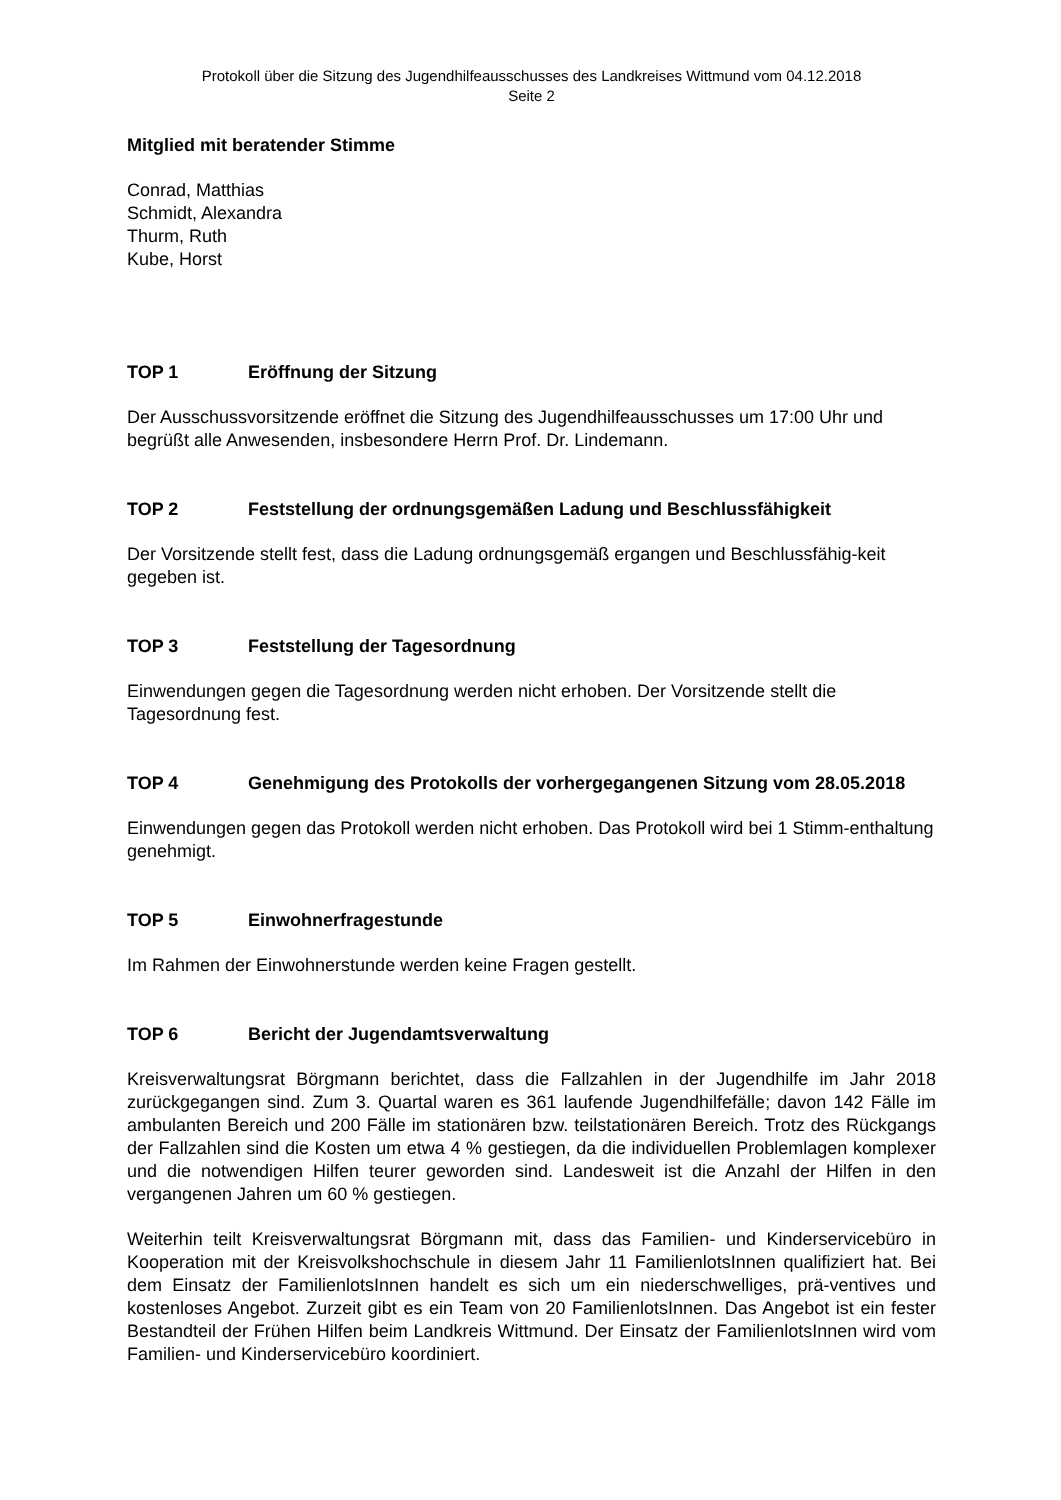Protokoll über die Sitzung des Jugendhilfeausschusses des Landkreises Wittmund vom 04.12.2018
Seite 2
Mitglied mit beratender Stimme
Conrad, Matthias
Schmidt, Alexandra
Thurm, Ruth
Kube, Horst
TOP 1 Eröffnung der Sitzung
Der Ausschussvorsitzende eröffnet die Sitzung des Jugendhilfeausschusses um 17:00 Uhr und begrüßt alle Anwesenden, insbesondere Herrn Prof. Dr. Lindemann.
TOP 2 Feststellung der ordnungsgemäßen Ladung und Beschlussfähigkeit
Der Vorsitzende stellt fest, dass die Ladung ordnungsgemäß ergangen und Beschlussfähig-keit gegeben ist.
TOP 3 Feststellung der Tagesordnung
Einwendungen gegen die Tagesordnung werden nicht erhoben. Der Vorsitzende stellt die Tagesordnung fest.
TOP 4 Genehmigung des Protokolls der vorhergegangenen Sitzung vom 28.05.2018
Einwendungen gegen das Protokoll werden nicht erhoben. Das Protokoll wird bei 1 Stimm-enthaltung genehmigt.
TOP 5 Einwohnerfragestunde
Im Rahmen der Einwohnerstunde werden keine Fragen gestellt.
TOP 6 Bericht der Jugendamtsverwaltung
Kreisverwaltungsrat Börgmann berichtet, dass die Fallzahlen in der Jugendhilfe im Jahr 2018 zurückgegangen sind. Zum 3. Quartal waren es 361 laufende Jugendhilfefälle; davon 142 Fälle im ambulanten Bereich und 200 Fälle im stationären bzw. teilstationären Bereich. Trotz des Rückgangs der Fallzahlen sind die Kosten um etwa 4 % gestiegen, da die individuellen Problemlagen komplexer und die notwendigen Hilfen teurer geworden sind. Landesweit ist die Anzahl der Hilfen in den vergangenen Jahren um 60 % gestiegen.
Weiterhin teilt Kreisverwaltungsrat Börgmann mit, dass das Familien- und Kinderservicebüro in Kooperation mit der Kreisvolkshochschule in diesem Jahr 11 FamilienlotsInnen qualifiziert hat. Bei dem Einsatz der FamilienlotsInnen handelt es sich um ein niederschwelliges, prä-ventives und kostenloses Angebot. Zurzeit gibt es ein Team von 20 FamilienlotsInnen. Das Angebot ist ein fester Bestandteil der Frühen Hilfen beim Landkreis Wittmund. Der Einsatz der FamilienlotsInnen wird vom Familien- und Kinderservicebüro koordiniert.